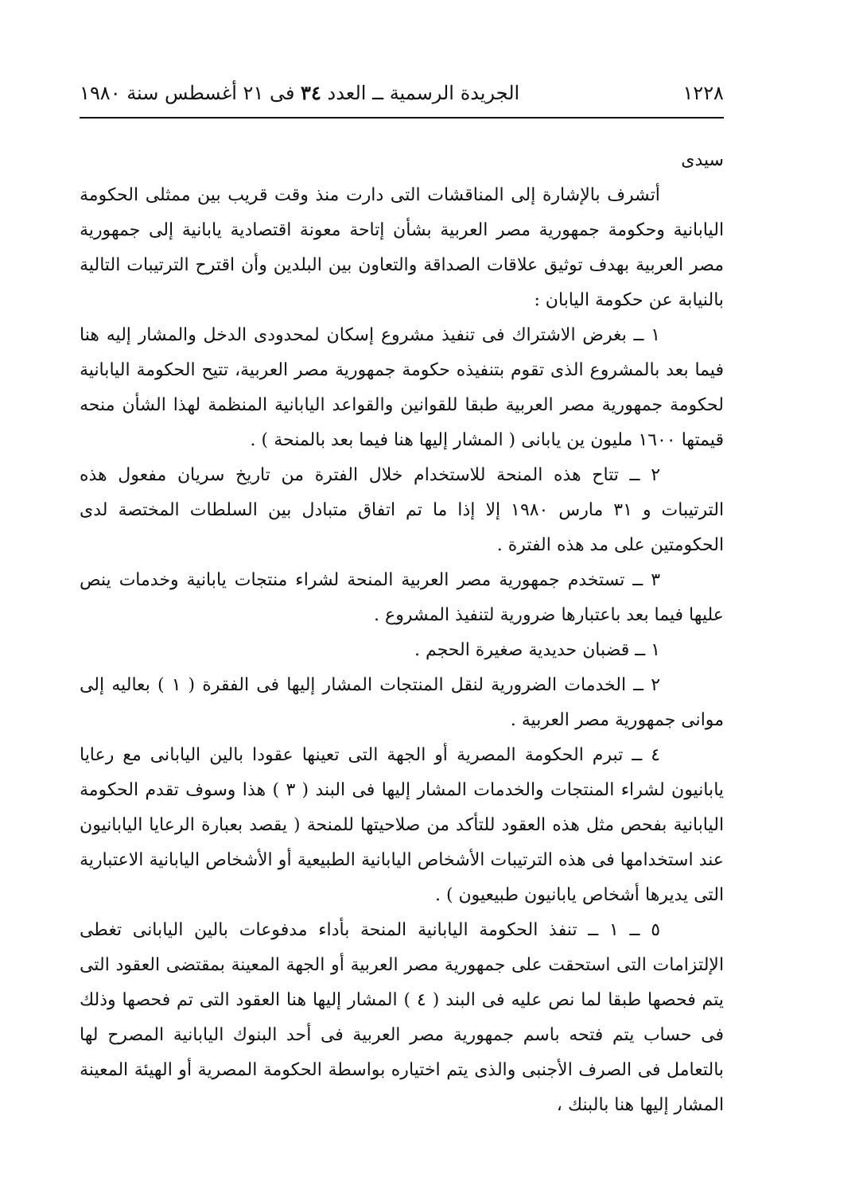١٢٢٨ الجريدة الرسمية ــ العدد ٣٤ فى ٢١ أغسطس سنة ١٩٨٠
سيدى
أتشرف بالإشارة إلى المناقشات التى دارت منذ وقت قريب بين ممثلى الحكومة اليابانية وحكومة جمهورية مصر العربية بشأن إتاحة معونة اقتصادية يابانية إلى جمهورية مصر العربية بهدف توثيق علاقات الصداقة والتعاون بين البلدين وأن اقترح الترتيبات التالية بالنيابة عن حكومة اليابان :
١ ــ بغرض الاشتراك فى تنفيذ مشروع إسكان لمحدودى الدخل والمشار إليه هنا فيما بعد بالمشروع الذى تقوم بتنفيذه حكومة جمهورية مصر العربية، تتيح الحكومة اليابانية لحكومة جمهورية مصر العربية طبقا للقوانين والقواعد اليابانية المنظمة لهذا الشأن منحه قيمتها ١٦٠٠ مليون ين يابانى ( المشار إليها هنا فيما بعد بالمنحة ) .
٢ ــ تتاح هذه المنحة للاستخدام خلال الفترة من تاريخ سريان مفعول هذه الترتيبات و ٣١ مارس ١٩٨٠ إلا إذا ما تم اتفاق متبادل بين السلطات المختصة لدى الحكومتين على مد هذه الفترة .
٣ ــ تستخدم جمهورية مصر العربية المنحة لشراء منتجات يابانية وخدمات ينص عليها فيما بعد باعتبارها ضرورية لتنفيذ المشروع .
١ ــ قضبان حديدية صغيرة الحجم .
٢ ــ الخدمات الضرورية لنقل المنتجات المشار إليها فى الفقرة ( ١ ) بعاليه إلى موانى جمهورية مصر العربية .
٤ ــ تبرم الحكومة المصرية أو الجهة التى تعينها عقودا بالين اليابانى مع رعايا يابانيون لشراء المنتجات والخدمات المشار إليها فى البند ( ٣ ) هذا وسوف تقدم الحكومة اليابانية بفحص مثل هذه العقود للتأكد من صلاحيتها للمنحة ( يقصد بعبارة الرعايا اليابانيون عند استخدامها فى هذه الترتيبات الأشخاص اليابانية الطبيعية أو الأشخاص اليابانية الاعتبارية التى يديرها أشخاص يابانيون طبيعيون ) .
٥ ــ ١ ــ تنفذ الحكومة اليابانية المنحة بأداء مدفوعات بالين اليابانى تغطى الإلتزامات التى استحقت على جمهورية مصر العربية أو الجهة المعينة بمقتضى العقود التى يتم فحصها طبقا لما نص عليه فى البند ( ٤ ) المشار إليها هنا العقود التى تم فحصها وذلك فى حساب يتم فتحه باسم جمهورية مصر العربية فى أحد البنوك اليابانية المصرح لها بالتعامل فى الصرف الأجنبى والذى يتم اختياره بواسطة الحكومة المصرية أو الهيئة المعينة المشار إليها هنا بالبنك ،